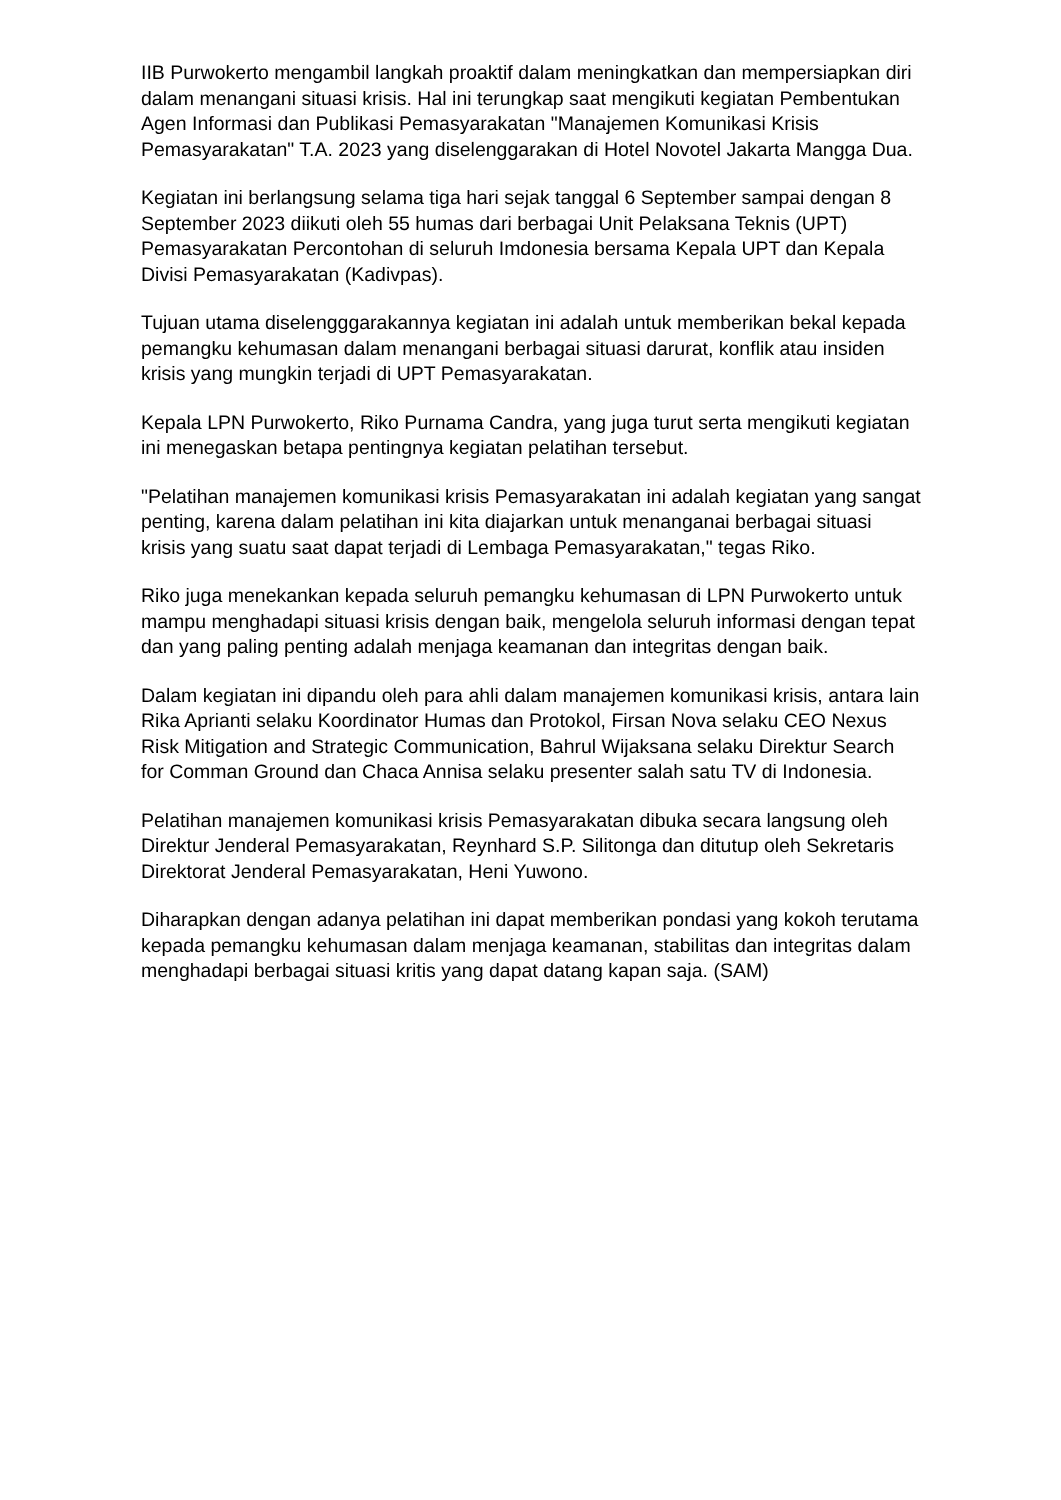IIB Purwokerto mengambil langkah proaktif dalam meningkatkan dan mempersiapkan diri dalam menangani situasi krisis. Hal ini terungkap saat mengikuti kegiatan Pembentukan Agen Informasi dan Publikasi Pemasyarakatan "Manajemen Komunikasi Krisis Pemasyarakatan" T.A. 2023 yang diselenggarakan di Hotel Novotel Jakarta Mangga Dua.
Kegiatan ini berlangsung selama tiga hari sejak tanggal 6 September sampai dengan 8 September 2023 diikuti oleh 55 humas dari berbagai Unit Pelaksana Teknis (UPT) Pemasyarakatan Percontohan di seluruh Imdonesia bersama Kepala UPT dan Kepala Divisi Pemasyarakatan (Kadivpas).
Tujuan utama diselengggarakannya kegiatan ini adalah untuk memberikan bekal kepada pemangku kehumasan dalam menangani berbagai situasi darurat, konflik atau insiden krisis yang mungkin terjadi di UPT Pemasyarakatan.
Kepala LPN Purwokerto, Riko Purnama Candra, yang juga turut serta mengikuti kegiatan ini menegaskan betapa pentingnya kegiatan pelatihan tersebut.
"Pelatihan manajemen komunikasi krisis Pemasyarakatan ini adalah kegiatan yang sangat penting, karena dalam pelatihan ini kita diajarkan untuk menanganai berbagai situasi krisis yang suatu saat dapat terjadi di Lembaga Pemasyarakatan," tegas Riko.
Riko juga menekankan kepada seluruh pemangku kehumasan di LPN Purwokerto untuk mampu menghadapi situasi krisis dengan baik, mengelola seluruh informasi dengan tepat dan yang paling penting adalah menjaga keamanan dan integritas dengan baik.
Dalam kegiatan ini dipandu oleh para ahli dalam manajemen komunikasi krisis, antara lain Rika Aprianti selaku Koordinator Humas dan Protokol, Firsan Nova selaku CEO Nexus Risk Mitigation and Strategic Communication, Bahrul Wijaksana selaku Direktur Search for Comman Ground dan Chaca Annisa selaku presenter salah satu TV di Indonesia.
Pelatihan manajemen komunikasi krisis Pemasyarakatan dibuka secara langsung oleh Direktur Jenderal Pemasyarakatan, Reynhard S.P. Silitonga dan ditutup oleh Sekretaris Direktorat Jenderal Pemasyarakatan, Heni Yuwono.
Diharapkan dengan adanya pelatihan ini dapat memberikan pondasi yang kokoh terutama kepada pemangku kehumasan dalam menjaga keamanan, stabilitas dan integritas dalam menghadapi berbagai situasi kritis yang dapat datang kapan saja. (SAM)